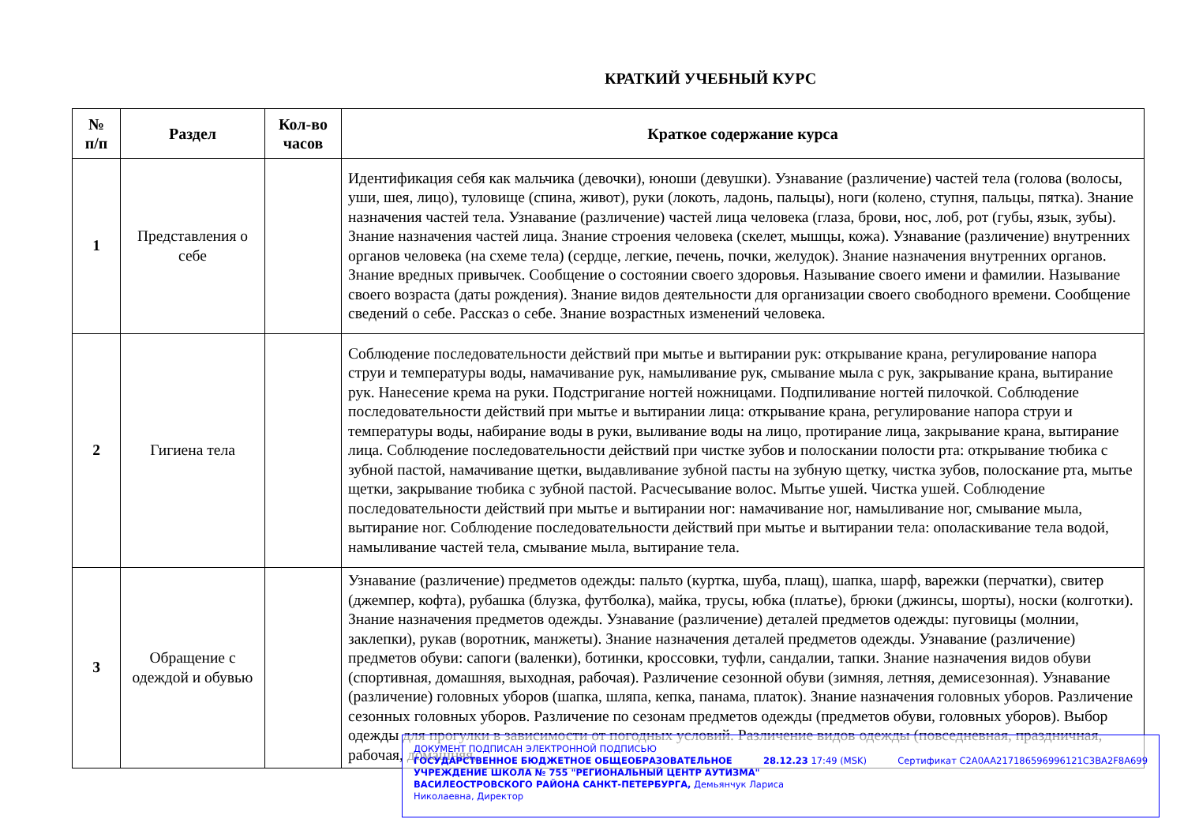КРАТКИЙ УЧЕБНЫЙ КУРС
| № п/п | Раздел | Кол-во часов | Краткое содержание курса |
| --- | --- | --- | --- |
| 1 | Представления о себе | | Идентификация себя как мальчика (девочки), юноши (девушки). Узнавание (различение) частей тела (голова (волосы, уши, шея, лицо), туловище (спина, живот), руки (локоть, ладонь, пальцы), ноги (колено, ступня, пальцы, пятка). Знание назначения частей тела. Узнавание (различение) частей лица человека (глаза, брови, нос, лоб, рот (губы, язык, зубы). Знание назначения частей лица. Знание строения человека (скелет, мышцы, кожа). Узнавание (различение) внутренних органов человека (на схеме тела) (сердце, легкие, печень, почки, желудок). Знание назначения внутренних органов. Знание вредных привычек. Сообщение о состоянии своего здоровья. Называние своего имени и фамилии. Называние своего возраста (даты рождения). Знание видов деятельности для организации своего свободного времени. Сообщение сведений о себе. Рассказ о себе. Знание возрастных изменений человека. |
| 2 | Гигиена тела | | Соблюдение последовательности действий при мытье и вытирании рук: открывание крана, регулирование напора струи и температуры воды, намачивание рук, намыливание рук, смывание мыла с рук, закрывание крана, вытирание рук. Нанесение крема на руки. Подстригание ногтей ножницами. Подпиливание ногтей пилочкой. Соблюдение последовательности действий при мытье и вытирании лица: открывание крана, регулирование напора струи и температуры воды, набирание воды в руки, выливание воды на лицо, протирание лица, закрывание крана, вытирание лица. Соблюдение последовательности действий при чистке зубов и полоскании полости рта: открывание тюбика с зубной пастой, намачивание щетки, выдавливание зубной пасты на зубную щетку, чистка зубов, полоскание рта, мытье щетки, закрывание тюбика с зубной пастой. Расчесывание волос. Мытье ушей. Чистка ушей. Соблюдение последовательности действий при мытье и вытирании ног: намачивание ног, намыливание ног, смывание мыла, вытирание ног. Соблюдение последовательности действий при мытье и вытирании тела: ополаскивание тела водой, намыливание частей тела, смывание мыла, вытирание тела. |
| 3 | Обращение с одеждой и обувью | | Узнавание (различение) предметов одежды: пальто (куртка, шуба, плащ), шапка, шарф, варежки (перчатки), свитер (джемпер, кофта), рубашка (блузка, футболка), майка, трусы, юбка (платье), брюки (джинсы, шорты), носки (колготки). Знание назначения предметов одежды. Узнавание (различение) деталей предметов одежды: пуговицы (молнии, заклепки), рукав (воротник, манжеты). Знание назначения деталей предметов одежды. Узнавание (различение) предметов обуви: сапоги (валенки), ботинки, кроссовки, туфли, сандалии, тапки. Знание назначения видов обуви (спортивная, домашняя, выходная, рабочая). Различение сезонной обуви (зимняя, летняя, демисезонная). Узнавание (различение) головных уборов (шапка, шляпа, кепка, панама, платок). Знание назначения головных уборов. Различение сезонных головных уборов. Различение по сезонам предметов одежды (предметов обуви, головных уборов). Выбор одежды для прогулки в зависимости от погодных условий. Различение видов одежды (повседневная, праздничная, рабочая, домашняя, |
ДОКУМЕНТ ПОДПИСАН ЭЛЕКТРОННОЙ ПОДПИСЬЮ
ГОСУДАРСТВЕННОЕ БЮДЖЕТНОЕ ОБЩЕОБРАЗОВАТЕЛЬНОЕ 28.12.23 17:49 (MSK) Сертификат C2A0AA217186596996121C3BA2F8A699
УЧРЕЖДЕНИЕ ШКОЛА № 755 "РЕГИОНАЛЬНЫЙ ЦЕНТР АУТИЗМА"
ВАСИЛЕОСТРОВСКОГО РАЙОНА САНКТ-ПЕТЕРБУРГА, Демьянчук Лариса
Николаевна, Директор